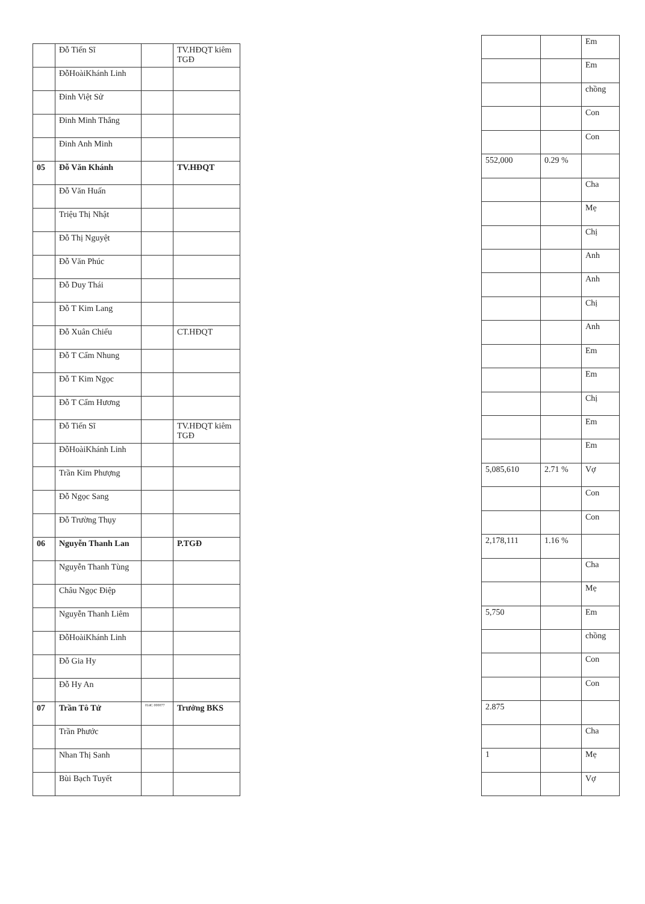| | Đỗ Tiến Sĩ | | TV.HĐQT kiêm TGĐ |
| | ĐỗHoàiKhánh Linh | | |
| | Đinh Việt Sử | | |
| | Đinh Minh Thắng | | |
| | Đinh Anh Minh | | |
| 05 | Đỗ Văn Khánh | | TV.HĐQT |
| | Đỗ Văn Huấn | | |
| | Triệu Thị Nhật | | |
| | Đỗ Thị Nguyệt | | |
| | Đỗ Văn Phúc | | |
| | Đỗ Duy Thái | | |
| | Đỗ T Kim Lang | | |
| | Đỗ Xuân Chiểu | | CT.HĐQT |
| | Đỗ T Cẩm Nhung | | |
| | Đỗ T Kim Ngọc | | |
| | Đỗ T Cẩm Hương | | |
| | Đỗ Tiến Sĩ | | TV.HĐQT kiêm TGĐ |
| | ĐỗHoàiKhánh Linh | | |
| | Trần Kim Phượng | | |
| | Đỗ Ngọc Sang | | |
| | Đỗ Trường Thụy | | |
| 06 | Nguyễn Thanh Lan | | P.TGĐ |
| | Nguyễn Thanh Tùng | | |
| | Châu Ngọc Điệp | | |
| | Nguyễn Thanh Liêm | | |
| | ĐỗHoàiKhánh Linh | | |
| | Đỗ Gia Hy | | |
| | Đỗ Hy An | | |
| 07 | Trần Tô Tử | 014C 000077 | Trưởng BKS |
| | Trần Phước | | |
| | Nhan Thị Sanh | | |
| | Bùi Bạch Tuyết | | |
| | | Em |
| | | Em |
| | | chồng |
| | | Con |
| | | Con |
| 552,000 | 0.29 % | |
| | | Cha |
| | | Mẹ |
| | | Chị |
| | | Anh |
| | | Anh |
| | | Chị |
| | | Anh |
| | | Em |
| | | Em |
| | | Chị |
| | | Em |
| | | Em |
| 5,085,610 | 2.71 % | Vợ |
| | | Con |
| | | Con |
| 2,178,111 | 1.16 % | |
| | | Cha |
| | | Mẹ |
| 5,750 | | Em |
| | | chồng |
| | | Con |
| | | Con |
| 2.875 | | |
| | | Cha |
| 1 | | Mẹ |
| | | Vợ |